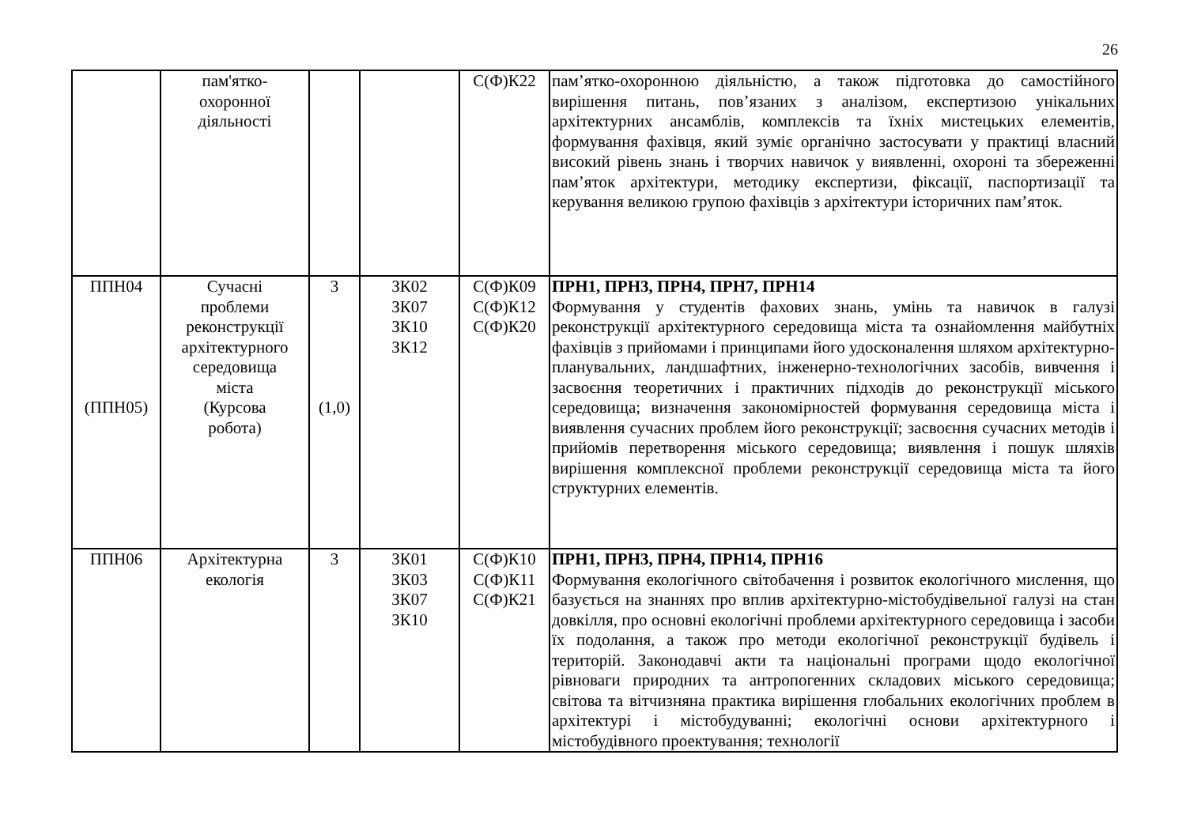26
| | пам'ятко- охоронної діяльності | | | С(Ф)К22 | пам’ятко-охоронною діяльністю, а також підготовка до самостійного вирішення питань, пов’язаних з аналізом, експертизою унікальних архітектурних ансамблів, комплексів та їхніх мистецьких елементів, формування фахівця, який зуміє органічно застосувати у практиці власний високий рівень знань і творчих навичок у виявленні, охороні та збереженні пам’яток архітектури, методику експертизи, фіксації, паспортизації та керування великою групою фахівців з архітектури історичних пам’яток. |
| ППН04 (ППН05) | Сучасні проблеми реконструкції архітектурного середовища міста (Курсова робота) | 3 (1,0) | ЗК02 ЗК07 ЗК10 ЗК12 | С(Ф)К09 С(Ф)К12 С(Ф)К20 | ПРН1, ПРН3, ПРН4, ПРН7, ПРН14 Формування у студентів фахових знань, умінь та навичок в галузі реконструкції архітектурного середовища міста та ознайомлення майбутніх фахівців з прийомами і принципами його удосконалення шляхом архітектурно-планувальних, ландшафтних, інженерно-технологічних засобів, вивчення і засвоєння теоретичних і практичних підходів до реконструкції міського середовища; визначення закономірностей формування середовища міста і виявлення сучасних проблем його реконструкції; засвоєння сучасних методів і прийомів перетворення міського середовища; виявлення і пошук шляхів вирішення комплексної проблеми реконструкції середовища міста та його структурних елементів. |
| ППН06 | Архітектурна екологія | 3 | ЗК01 ЗК03 ЗК07 ЗК10 | С(Ф)К10 С(Ф)К11 С(Ф)К21 | ПРН1, ПРН3, ПРН4, ПРН14, ПРН16 Формування екологічного світобачення і розвиток екологічного мислення, що базується на знаннях про вплив архітектурно-містобудівельної галузі на стан довкілля, про основні екологічні проблеми архітектурного середовища і засоби їх подолання, а також про методи екологічної реконструкції будівель і територій. Законодавчі акти та національні програми щодо екологічної рівноваги природних та антропогенних складових міського середовища; світова та вітчизняна практика вирішення глобальних екологічних проблем в архітектурі і містобудуванні; екологічні основи архітектурного і містобудівного проектування; технології |